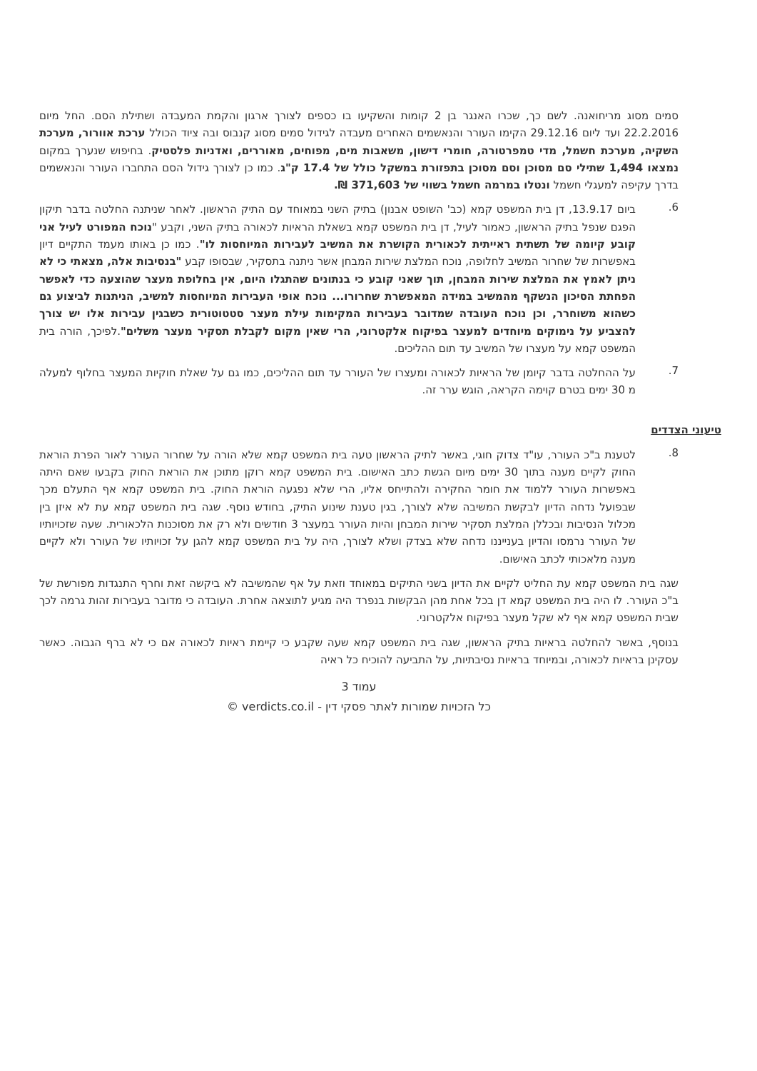סמים מסוג מריחואנה. לשם כך, שכרו האנגר בן 2 קומות והשקיעו בו כספים לצורך ארגון והקמת המעבדה ושתילת הסם. החל מיום 22.2.2016 ועד ליום 29.12.16 הקימו העורר והנאשמים האחרים מעבדה לגידול סמים מסוג קנבוס ובה ציוד הכולל ערכת אוורור, מערכת השקיה, מערכת חשמל, מדי טמפרטורה, חומרי דישון, משאבות מים, מפוחים, מאוררים, ואדניות פלסטיק. בחיפוש שנערך במקום נמצאו 1,494 שתילי סם מסוכן וסם מסוכן בתפזורת במשקל כולל של 17.4 ק"ג. כמו כן לצורך גידול הסם התחברו העורר והנאשמים בדרך עקיפה למעגלי חשמל ונטלו במרמה חשמל בשווי של 371,603 ₪.
6.
ביום 13.9.17, דן בית המשפט קמא (כב' השופט אבנון) בתיק השני במאוחד עם התיק הראשון. לאחר שניתנה החלטה בדבר תיקון הפגם שנפל בתיק הראשון, כאמור לעיל, דן בית המשפט קמא בשאלת הראיות לכאורה בתיק השני, וקבע "נוכח המפורט לעיל אני קובע קיומה של תשתית ראייתית לכאורית הקושרת את המשיב לעבירות המיוחסות לו". כמו כן באותו מעמד התקיים דיון באפשרות של שחרור המשיב לחלופה, נוכח המלצת שירות המבחן אשר ניתנה בתסקיר, שבסופו קבע "בנסיבות אלה, מצאתי כי לא ניתן לאמץ את המלצת שירות המבחן, תוך שאני קובע כי בנתונים שהתגלו היום, אין בחלופת מעצר שהוצעה כדי לאפשר הפחתת הסיכון הנשקף מהמשיב במידה המאפשרת שחרורו... נוכח אופי העבירות המיוחסות למשיב, הניתנות לביצוע גם כשהוא משוחרר, וכן נוכח העובדה שמדובר בעבירות המקימות עילת מעצר סטטוטורית כשבגין עבירות אלו יש צורך להצביע על נימוקים מיוחדים למעצר בפיקוח אלקטרוני, הרי שאין מקום לקבלת תסקיר מעצר משלים".לפיכך, הורה בית המשפט קמא על מעצרו של המשיב עד תום ההליכים.
7.
על ההחלטה בדבר קיומן של הראיות לכאורה ומעצרו של העורר עד תום ההליכים, כמו גם על שאלת חוקיות המעצר בחלוף למעלה מ 30 ימים בטרם קוימה הקראה, הוגש ערר זה.
טיעוני הצדדים
8.
לטענת ב"כ העורר, עו"ד צדוק חוגי, באשר לתיק הראשון טעה בית המשפט קמא שלא הורה על שחרור העורר לאור הפרת הוראת החוק לקיים מענה בתוך 30 ימים מיום הגשת כתב האישום. בית המשפט קמא רוקן מתוכן את הוראת החוק בקבעו שאם היתה באפשרות העורר ללמוד את חומר החקירה ולהתייחס אליו, הרי שלא נפגעה הוראת החוק. בית המשפט קמא אף התעלם מכך שבפועל נדחה הדיון לבקשת המשיבה שלא לצורך, בגין טענת שינוע התיק, בחודש נוסף. שגה בית המשפט קמא עת לא איזן בין מכלול הנסיבות ובכללן המלצת תסקיר שירות המבחן והיות העורר במעצר 3 חודשים ולא רק את מסוכנות הלכאורית. שעה שזכויותיו של העורר נרמסו והדיון בענייננו נדחה שלא בצדק ושלא לצורך, היה על בית המשפט קמא להגן על זכויותיו של העורר ולא לקיים מענה מלאכותי לכתב האישום.
שגה בית המשפט קמא עת החליט לקיים את הדיון בשני התיקים במאוחד וזאת על אף שהמשיבה לא ביקשה זאת וחרף התנגדות מפורשת של ב"כ העורר. לו היה בית המשפט קמא דן בכל אחת מהן הבקשות בנפרד היה מגיע לתוצאה אחרת. העובדה כי מדובר בעבירות זהות גרמה לכך שבית המשפט קמא אף לא שקל מעצר בפיקוח אלקטרוני.
בנוסף, באשר להחלטה בראיות בתיק הראשון, שגה בית המשפט קמא שעה שקבע כי קיימת ראיות לכאורה אם כי לא ברף הגבוה. כאשר עסקינן בראיות לכאורה, ובמיוחד בראיות נסיבתיות, על התביעה להוכיח כל ראיה
עמוד 3
כל הזכויות שמורות לאתר פסקי דין - verdicts.co.il ©